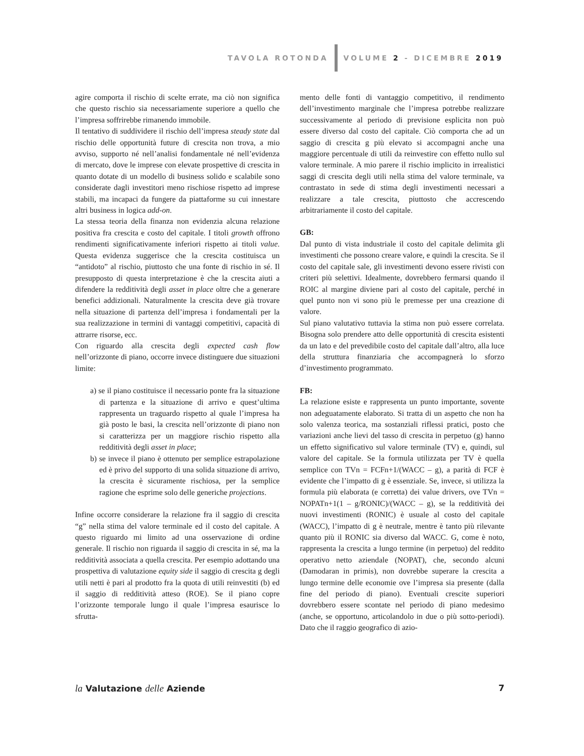TAVOLA ROTONDA VOLUME 2 - DICEMBRE 2019
agire comporta il rischio di scelte errate, ma ciò non significa che questo rischio sia necessariamente superiore a quello che l’impresa soffrirebbe rimanendo immobile.
Il tentativo di suddividere il rischio dell’impresa steady state dal rischio delle opportunità future di crescita non trova, a mio avviso, supporto né nell’analisi fondamentale né nell’evidenza di mercato, dove le imprese con elevate prospettive di crescita in quanto dotate di un modello di business solido e scalabile sono considerate dagli investitori meno rischiose rispetto ad imprese stabili, ma incapaci da fungere da piattaforme su cui innestare altri business in logica add-on.
La stessa teoria della finanza non evidenzia alcuna relazione positiva fra crescita e costo del capitale. I titoli growth offrono rendimenti significativamente inferiori rispetto ai titoli value. Questa evidenza suggerisce che la crescita costituisca un “antidoto” al rischio, piuttosto che una fonte di rischio in sé. Il presupposto di questa interpretazione è che la crescita aiuti a difendere la redditività degli asset in place oltre che a generare benefici addizionali. Naturalmente la crescita deve già trovare nella situazione di partenza dell’impresa i fondamentali per la sua realizzazione in termini di vantaggi competitivi, capacità di attrarre risorse, ecc.
Con riguardo alla crescita degli expected cash flow nell’orizzonte di piano, occorre invece distinguere due situazioni limite:
a) se il piano costituisce il necessario ponte fra la situazione di partenza e la situazione di arrivo e quest’ultima rappresenta un traguardo rispetto al quale l’impresa ha già posto le basi, la crescita nell’orizzonte di piano non si caratterizza per un maggiore rischio rispetto alla redditività degli asset in place;
b) se invece il piano è ottenuto per semplice estrapolazione ed è privo del supporto di una solida situazione di arrivo, la crescita è sicuramente rischiosa, per la semplice ragione che esprime solo delle generiche projections.
Infine occorre considerare la relazione fra il saggio di crescita “g” nella stima del valore terminale ed il costo del capitale. A questo riguardo mi limito ad una osservazione di ordine generale. Il rischio non riguarda il saggio di crescita in sé, ma la redditività associata a quella crescita. Per esempio adottando una prospettiva di valutazione equity side il saggio di crescita g degli utili netti è pari al prodotto fra la quota di utili reinvestiti (b) ed il saggio di redditività atteso (ROE). Se il piano copre l’orizzonte temporale lungo il quale l’impresa esaurisce lo sfrutta-
mento delle fonti di vantaggio competitivo, il rendimento dell’investimento marginale che l’impresa potrebbe realizzare successivamente al periodo di previsione esplicita non può essere diverso dal costo del capitale. Ciò comporta che ad un saggio di crescita g più elevato si accompagni anche una maggiore percentuale di utili da reinvestire con effetto nullo sul valore terminale. A mio parere il rischio implicito in irrealistici saggi di crescita degli utili nella stima del valore terminale, va contrastato in sede di stima degli investimenti necessari a realizzare a tale crescita, piuttosto che accrescendo arbitrariamente il costo del capitale.
GB:
Dal punto di vista industriale il costo del capitale delimita gli investimenti che possono creare valore, e quindi la crescita. Se il costo del capitale sale, gli investimenti devono essere rivisti con criteri più selettivi. Idealmente, dovrebbero fermarsi quando il ROIC al margine diviene pari al costo del capitale, perché in quel punto non vi sono più le premesse per una creazione di valore.
Sul piano valutativo tuttavia la stima non può essere correlata. Bisogna solo prendere atto delle opportunità di crescita esistenti da un lato e del prevedibile costo del capitale dall’altro, alla luce della struttura finanziaria che accompagnerà lo sforzo d’investimento programmato.
FB:
La relazione esiste e rappresenta un punto importante, sovente non adeguatamente elaborato. Si tratta di un aspetto che non ha solo valenza teorica, ma sostanziali riflessi pratici, posto che variazioni anche lievi del tasso di crescita in perpetuo (g) hanno un effetto significativo sul valore terminale (TV) e, quindi, sul valore del capitale. Se la formula utilizzata per TV è quella semplice con TVn = FCFn+1/(WACC – g), a parità di FCF è evidente che l’impatto di g è essenziale. Se, invece, si utilizza la formula più elaborata (e corretta) dei value drivers, ove TVn = NOPATn+1(1 – g/RONIC)/(WACC – g), se la redditività dei nuovi investimenti (RONIC) è usuale al costo del capitale (WACC), l’impatto di g è neutrale, mentre è tanto più rilevante quanto più il RONIC sia diverso dal WACC. G, come è noto, rappresenta la crescita a lungo termine (in perpetuo) del reddito operativo netto aziendale (NOPAT), che, secondo alcuni (Damodaran in primis), non dovrebbe superare la crescita a lungo termine delle economie ove l’impresa sia presente (dalla fine del periodo di piano). Eventuali crescite superiori dovrebbero essere scontate nel periodo di piano medesimo (anche, se opportuno, articolandolo in due o più sotto-periodi). Dato che il raggio geografico di azio-
la Valutazione delle Aziende 7